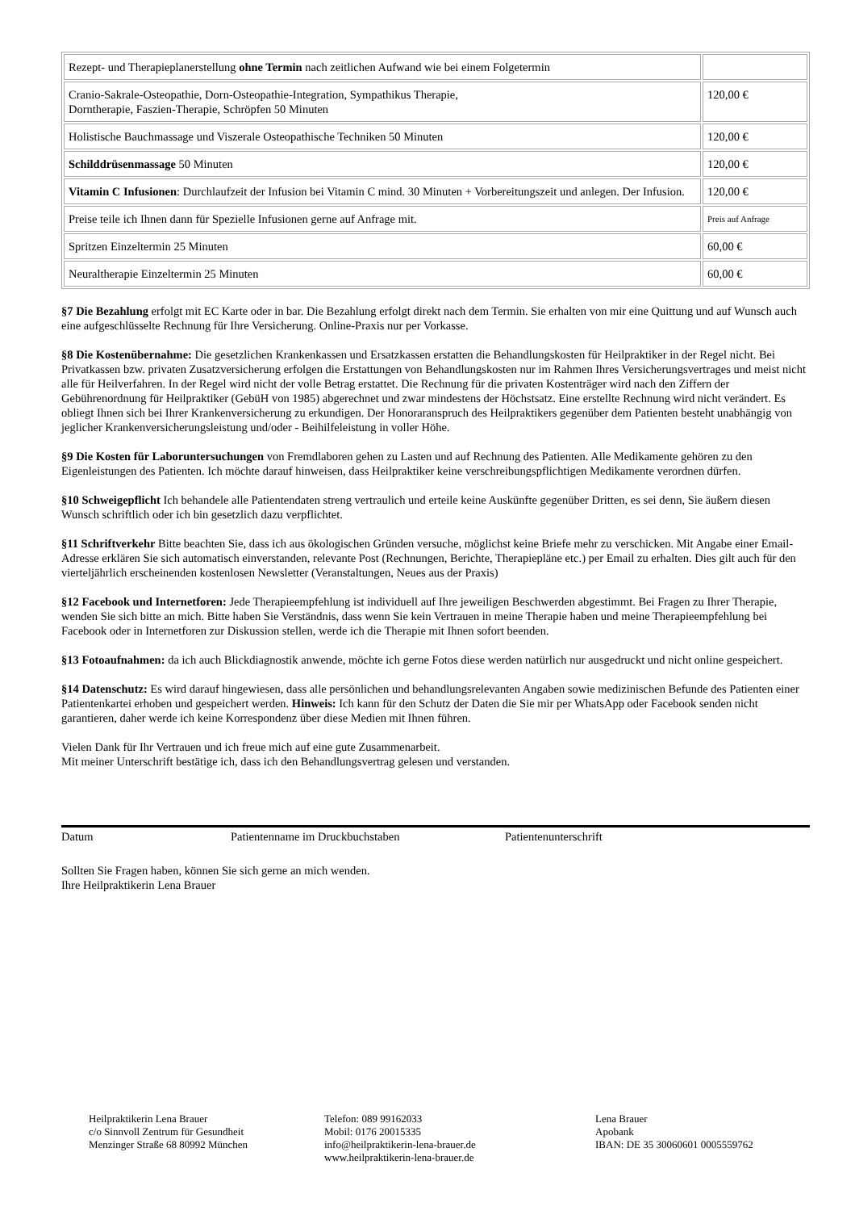| Rezept- und Therapieplanerstellung ohne Termin nach zeitlichen Aufwand wie bei einem Folgetermin | |
| Cranio-Sakrale-Osteopathie, Dorn-Osteopathie-Integration, Sympathikus Therapie, Dorntherapie, Faszien-Therapie, Schröpfen 50 Minuten | 120,00 € |
| Holistische Bauchmassage und Viszerale Osteopathische Techniken 50 Minuten | 120,00 € |
| Schilddrüsenmassage 50 Minuten | 120,00 € |
| Vitamin C Infusionen : Durchlaufzeit der Infusion bei Vitamin C mind. 30 Minuten + Vorbereitungszeit und anlegen. Der Infusion. | 120,00 € |
| Preise teile ich Ihnen dann für Spezielle Infusionen gerne auf Anfrage mit. | Preis auf Anfrage |
| Spritzen Einzeltermin 25 Minuten | 60,00 € |
| Neuraltherapie Einzeltermin 25 Minuten | 60,00 € |
§7 Die Bezahlung erfolgt mit EC Karte oder in bar. Die Bezahlung erfolgt direkt nach dem Termin. Sie erhalten von mir eine Quittung und auf Wunsch auch eine aufgeschlüsselte Rechnung für Ihre Versicherung. Online-Praxis nur per Vorkasse.
§8 Die Kostenübernahme: Die gesetzlichen Krankenkassen und Ersatzkassen erstatten die Behandlungskosten für Heilpraktiker in der Regel nicht. Bei Privatkassen bzw. privaten Zusatzversicherung erfolgen die Erstattungen von Behandlungskosten nur im Rahmen Ihres Versicherungsvertrages und meist nicht alle für Heilverfahren. In der Regel wird nicht der volle Betrag erstattet. Die Rechnung für die privaten Kostenträger wird nach den Ziffern der Gebührenordnung für Heilpraktiker (GebüH von 1985) abgerechnet und zwar mindestens der Höchstsatz. Eine erstellte Rechnung wird nicht verändert. Es obliegt Ihnen sich bei Ihrer Krankenversicherung zu erkundigen. Der Honoraranspruch des Heilpraktikers gegenüber dem Patienten besteht unabhängig von jeglicher Krankenversicherungsleistung und/oder - Beihilfeleistung in voller Höhe.
§9 Die Kosten für Laboruntersuchungen von Fremdlaboren gehen zu Lasten und auf Rechnung des Patienten. Alle Medikamente gehören zu den Eigenleistungen des Patienten. Ich möchte darauf hinweisen, dass Heilpraktiker keine verschreibungspflichtigen Medikamente verordnen dürfen.
§10 Schweigepflicht Ich behandele alle Patientendaten streng vertraulich und erteile keine Auskünfte gegenüber Dritten, es sei denn, Sie äußern diesen Wunsch schriftlich oder ich bin gesetzlich dazu verpflichtet.
§11 Schriftverkehr Bitte beachten Sie, dass ich aus ökologischen Gründen versuche, möglichst keine Briefe mehr zu verschicken. Mit Angabe einer Email-Adresse erklären Sie sich automatisch einverstanden, relevante Post (Rechnungen, Berichte, Therapiepläne etc.) per Email zu erhalten. Dies gilt auch für den vierteljährlich erscheinenden kostenlosen Newsletter (Veranstaltungen, Neues aus der Praxis)
§12 Facebook und Internetforen: Jede Therapieempfehlung ist individuell auf Ihre jeweiligen Beschwerden abgestimmt. Bei Fragen zu Ihrer Therapie, wenden Sie sich bitte an mich. Bitte haben Sie Verständnis, dass wenn Sie kein Vertrauen in meine Therapie haben und meine Therapieempfehlung bei Facebook oder in Internetforen zur Diskussion stellen, werde ich die Therapie mit Ihnen sofort beenden.
§13 Fotoaufnahmen: da ich auch Blickdiagnostik anwende, möchte ich gerne Fotos diese werden natürlich nur ausgedruckt und nicht online gespeichert.
§14 Datenschutz: Es wird darauf hingewiesen, dass alle persönlichen und behandlungsrelevanten Angaben sowie medizinischen Befunde des Patienten einer Patientenkartei erhoben und gespeichert werden. Hinweis: Ich kann für den Schutz der Daten die Sie mir per WhatsApp oder Facebook senden nicht garantieren, daher werde ich keine Korrespondenz über diese Medien mit Ihnen führen.
Vielen Dank für Ihr Vertrauen und ich freue mich auf eine gute Zusammenarbeit.
Mit meiner Unterschrift bestätige ich, dass ich den Behandlungsvertrag gelesen und verstanden.
Datum Patientenname im Druckbuchstaben Patientenunterschrift
Sollten Sie Fragen haben, können Sie sich gerne an mich wenden.
Ihre Heilpraktikerin Lena Brauer
Heilpraktikerin Lena Brauer
c/o Sinnvoll Zentrum für Gesundheit
Menzinger Straße 68 80992 München
Telefon: 089 99162033
Mobil: 0176 20015335
info@heilpraktikerin-lena-brauer.de
www.heilpraktikerin-lena-brauer.de
Lena Brauer
Apobank
IBAN: DE 35 30060601 0005559762